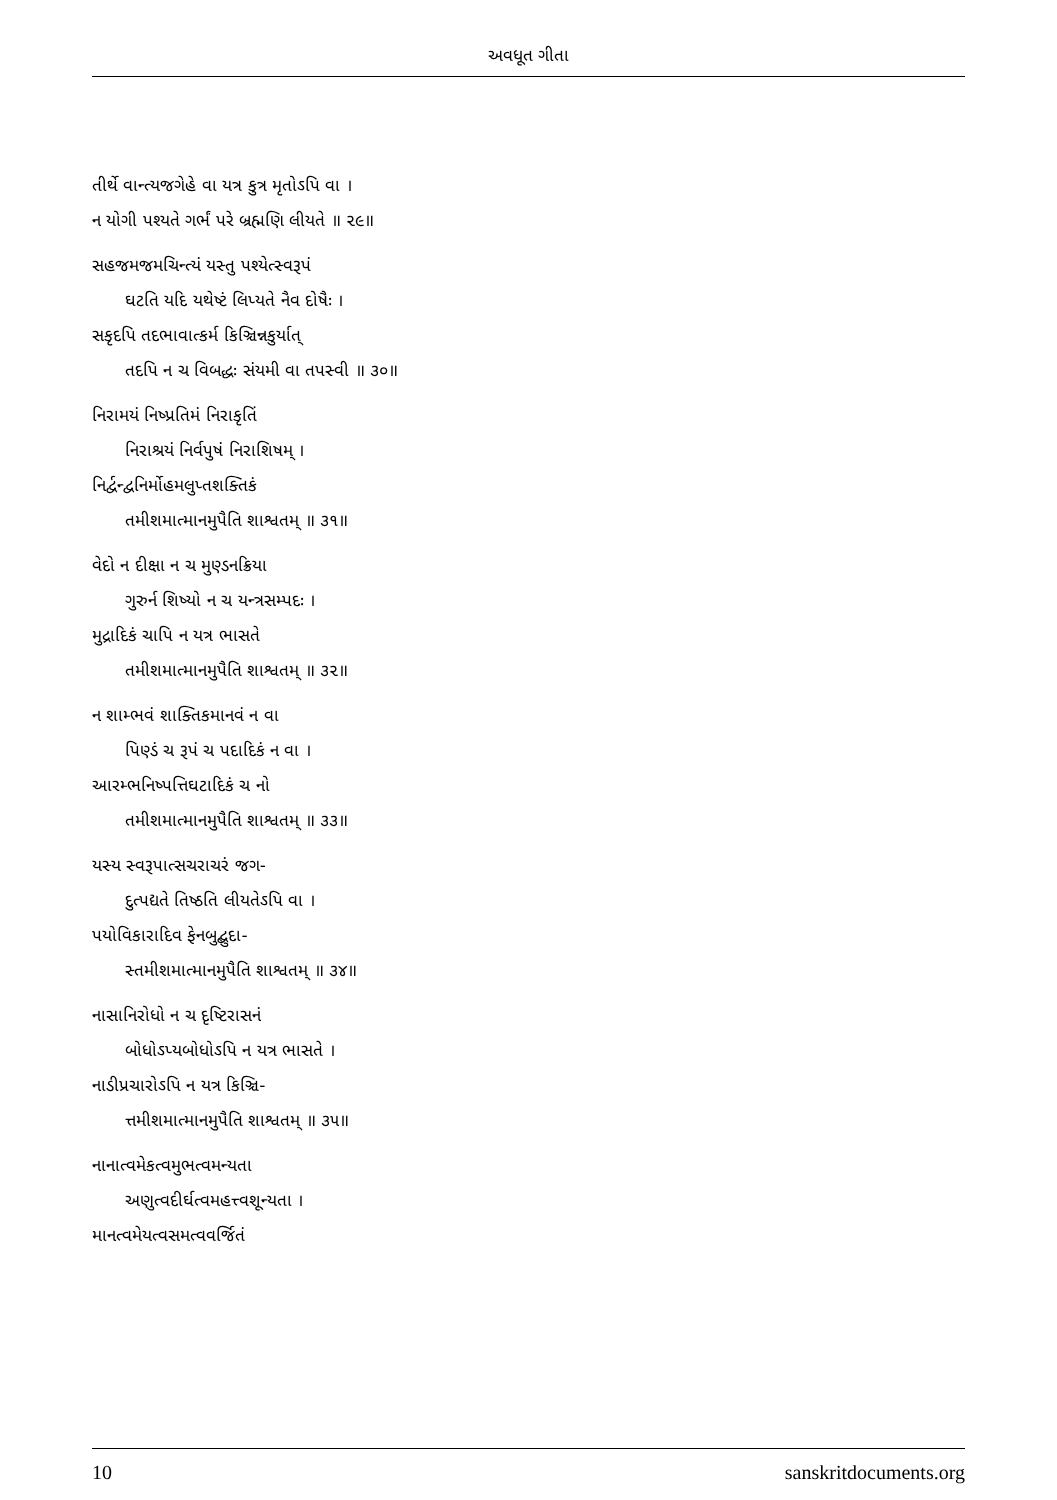અવધૂત ગીતા
તીર્થે વાન્ત્યજગેહે વા યત્ર કુત્ર મૃતોઽપિ વા ।
ન યોગી પશ્યતે ગર્ભં પરે બ્રહ્મણિ લીયતે ॥ ૨૯॥
સહજમજમચિન્ત્યં યસ્તુ પશ્યેત્સ્વરૂપં
ઘટતિ યદિ યથેષ્ટં લિપ્યતે નૈવ દોષૈઃ ।
સકૃદપિ તદભાવાત્કર્મ કિઞ્ચિન્નકુર્યાત્
તદપિ ન ચ વિબદ્ધઃ સંયમી વા તપસ્વી ॥ ૩૦॥
નિરામયં નિષ્પ્રતિમં નિરાકૃતિં
નિરાશ્રયં નિર્વપુષં નિરાશિષમ્ ।
નિર્દ્વન્દ્વનિર્મોહમલુપ્તશક્તિકં
તમીશમાત્માનમુપૈતિ શાશ્વતમ્ ॥ ૩૧॥
વેદો ન દીક્ષા ન ચ મુણ્ડનક્રિયા
ગુરુર્ન શિષ્યો ન ચ યન્ત્રસમ્પદઃ ।
મુદ્રાદિકં ચાપિ ન યત્ર ભાસતે
તમીશમાત્માનમુપૈતિ શાશ્વતમ્ ॥ ૩૨॥
ન શામ્ભવં શાક્તિકમાનવં ન વા
પિણ્ડં ચ રૂપં ચ પદાદિકં ન વા ।
આરમ્ભનિષ્પત્તિઘટાદિકં ચ નો
તમીશમાત્માનમુપૈતિ શાશ્વતમ્ ॥ ૩૩॥
યસ્ય સ્વરૂપાત્સચરાચરં જગ-
દુત્પદ્યતે તિષ્ઠતિ લીયતેઽપિ વા ।
પયોવિકારાદિવ ફેનબુદ્બુદા-
સ્તમીશમાત્માનમુપૈતિ શાશ્વતમ્ ॥ ૩૪॥
નાસાનિરોધો ન ચ દૃષ્ટિરાસનં
બોધોઽપ્યબોધોઽપિ ન યત્ર ભાસતે ।
નાડીપ્રચારોઽપિ ન યત્ર કિઞ્ચિ-
ત્તમીશમાત્માનમુપૈતિ શાશ્વતમ્ ॥ ૩૫॥
નાનાત્વમેકત્વમુભત્વમન્યતા
અણુત્વદીર્ઘત્વમહત્ત્વશૂન્યતા ।
માનત્વમેયત્વસમત્વવર્જિતં
10 sanskritdocuments.org